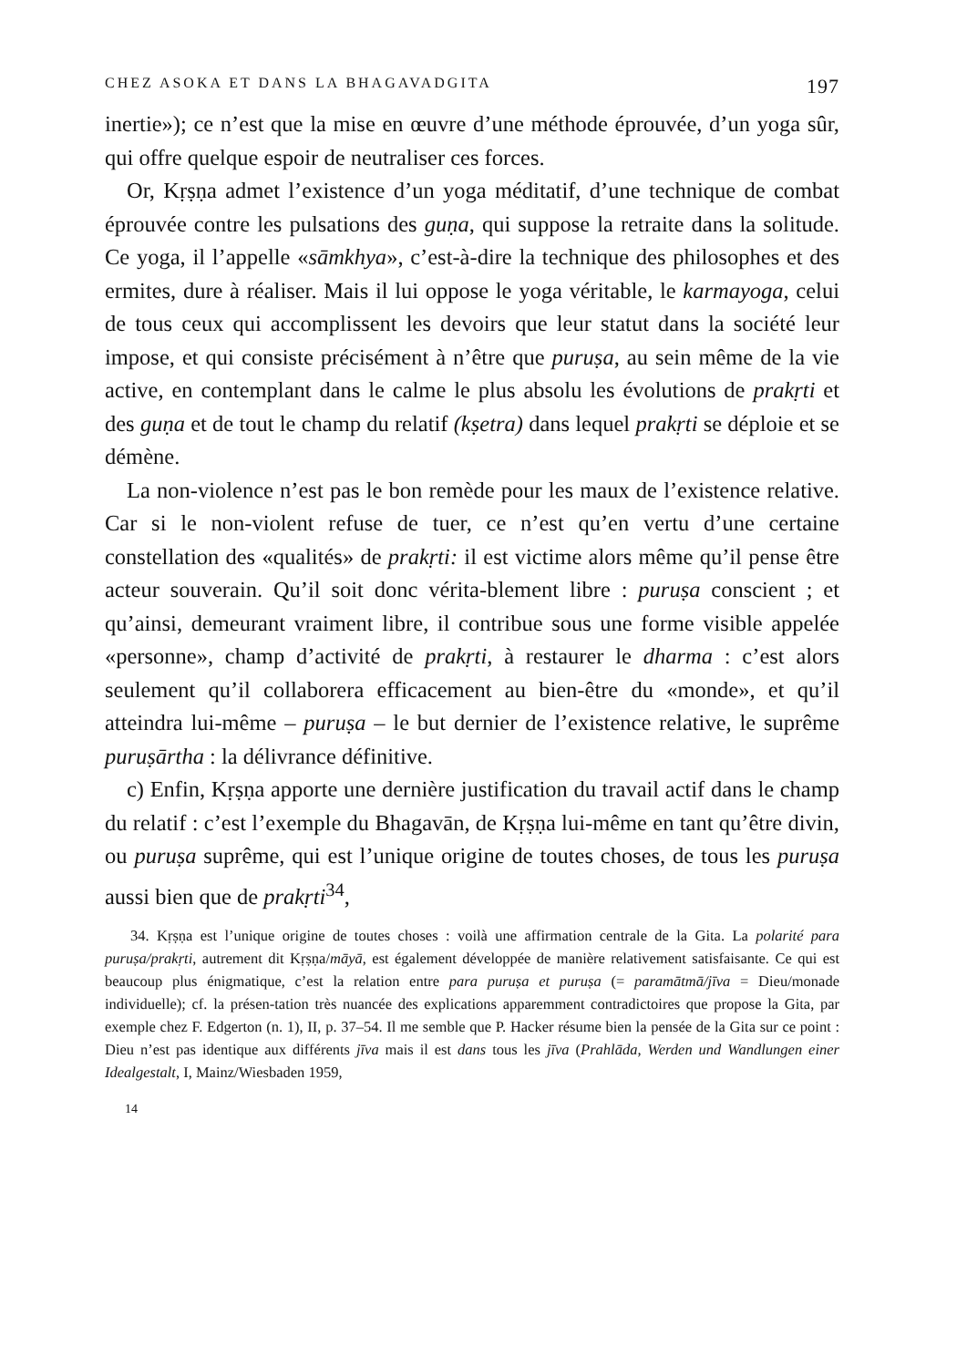CHEZ ASOKA ET DANS LA BHAGAVADGITA 197
inertie»); ce n’est que la mise en œuvre d’une méthode éprouvée, d’un yoga sûr, qui offre quelque espoir de neutraliser ces forces.
Or, Kṛṣṇa admet l’existence d’un yoga méditatif, d’une technique de combat éprouvée contre les pulsations des guṇa, qui suppose la retraite dans la solitude. Ce yoga, il l’appelle «sāmkhya», c’est-à-dire la technique des philosophes et des ermites, dure à réaliser. Mais il lui oppose le yoga véritable, le karmayoga, celui de tous ceux qui accomplissent les devoirs que leur statut dans la société leur impose, et qui consiste précisément à n’être que puruṣa, au sein même de la vie active, en contemplant dans le calme le plus absolu les évolutions de prakṛti et des guṇa et de tout le champ du relatif (kṣetra) dans lequel prakṛti se déploie et se démène.
La non-violence n’est pas le bon remède pour les maux de l’existence relative. Car si le non-violent refuse de tuer, ce n’est qu’en vertu d’une certaine constellation des «qualités» de prakṛti: il est victime alors même qu’il pense être acteur souverain. Qu’il soit donc vérita-blement libre : puruṣa conscient ; et qu’ainsi, demeurant vraiment libre, il contribue sous une forme visible appelée «personne», champ d’activité de prakṛti, à restaurer le dharma : c’est alors seulement qu’il collaborera efficacement au bien-être du «monde», et qu’il atteindra lui-même – puruṣa – le but dernier de l’existence relative, le suprême puruṣārtha : la délivrance définitive.
c) Enfin, Kṛṣṇa apporte une dernière justification du travail actif dans le champ du relatif : c’est l’exemple du Bhagavān, de Kṛṣṇa lui-même en tant qu’être divin, ou puruṣa suprême, qui est l’unique origine de toutes choses, de tous les puruṣa aussi bien que de prakṛti<sup>34</sup>,
34. Kṛṣṇa est l’unique origine de toutes choses : voilà une affirmation centrale de la Gita. La polarité para puruṣa/prakṛti, autrement dit Kṛṣṇa/māyā, est également développée de manière relativement satisfaisante. Ce qui est beaucoup plus énigmatique, c’est la relation entre para puruṣa et puruṣa (= paramātmā/jīva = Dieu/monade individuelle); cf. la présen-tation très nuancée des explications apparemment contradictoires que propose la Gita, par exemple chez F. Edgerton (n. 1), II, p. 37–54. Il me semble que P. Hacker résume bien la pensée de la Gita sur ce point : Dieu n’est pas identique aux différents jīva mais il est dans tous les jīva (Prahlāda, Werden und Wandlungen einer Idealgestalt, I, Mainz/Wiesbaden 1959,
14